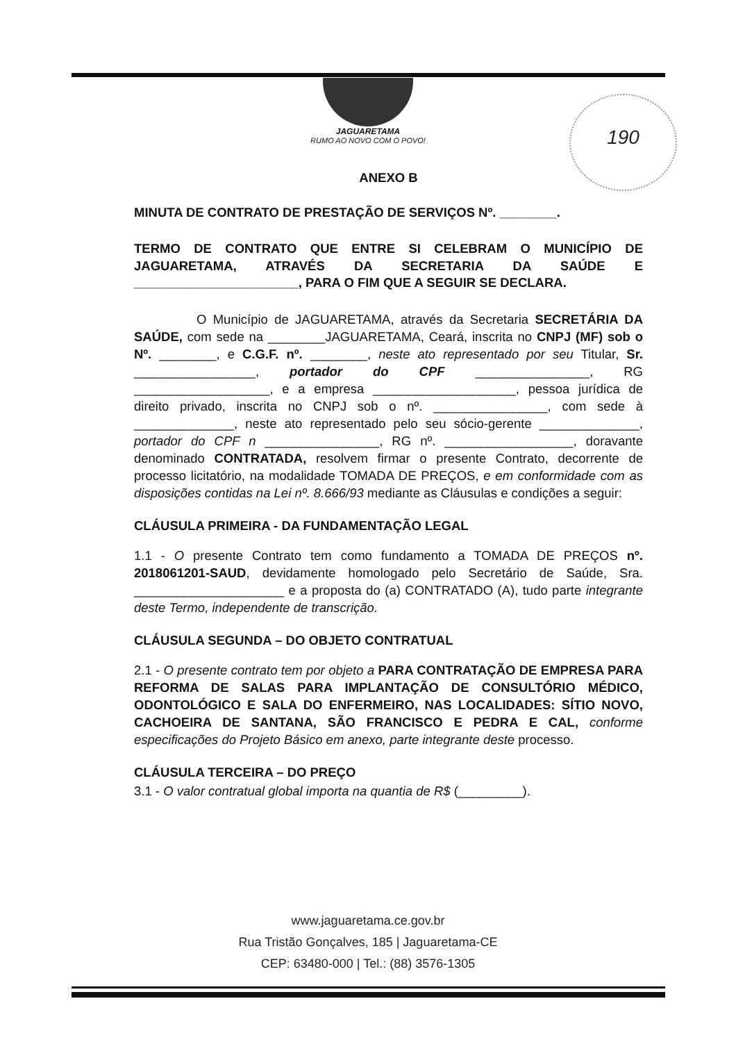JAGUARETAMA
RUMO AO NOVO COM O POVO!
190
ANEXO B
MINUTA DE CONTRATO DE PRESTAÇÃO DE SERVIÇOS Nº. ________.
TERMO DE CONTRATO QUE ENTRE SI CELEBRAM O MUNICÍPIO DE JAGUARETAMA, ATRAVÉS DA SECRETARIA DA SAÚDE E _______________________, PARA O FIM QUE A SEGUIR SE DECLARA.
O Município de JAGUARETAMA, através da Secretaria SECRETÁRIA DA SAÚDE, com sede na ________JAGUARETAMA, Ceará, inscrita no CNPJ (MF) sob o Nº. ________, e C.G.F. nº. ________, neste ato representado por seu Titular, Sr. _________________, portador do CPF ________________, RG ___________________, e a empresa ____________________, pessoa jurídica de direito privado, inscrita no CNPJ sob o nº. ________________, com sede à ______________, neste ato representado pelo seu sócio-gerente ______________, portador do CPF n ________________, RG nº. __________________, doravante denominado CONTRATADA, resolvem firmar o presente Contrato, decorrente de processo licitatório, na modalidade TOMADA DE PREÇOS, e em conformidade com as disposições contidas na Lei nº. 8.666/93 mediante as Cláusulas e condições a seguir:
CLÁUSULA PRIMEIRA - DA FUNDAMENTAÇÃO LEGAL
1.1 - O presente Contrato tem como fundamento a TOMADA DE PREÇOS nº. 2018061201-SAUD, devidamente homologado pelo Secretário de Saúde, Sra. _____________________ e a proposta do (a) CONTRATADO (A), tudo parte integrante deste Termo, independente de transcrição.
CLÁUSULA SEGUNDA – DO OBJETO CONTRATUAL
2.1 - O presente contrato tem por objeto a PARA CONTRATAÇÃO DE EMPRESA PARA REFORMA DE SALAS PARA IMPLANTAÇÃO DE CONSULTÓRIO MÉDICO, ODONTOLÓGICO E SALA DO ENFERMEIRO, NAS LOCALIDADES: SÍTIO NOVO, CACHOEIRA DE SANTANA, SÃO FRANCISCO E PEDRA E CAL, conforme especificações do Projeto Básico em anexo, parte integrante deste processo.
CLÁUSULA TERCEIRA – DO PREÇO
3.1 - O valor contratual global importa na quantia de R$ (_________).
www.jaguaretama.ce.gov.br
Rua Tristão Gonçalves, 185 | Jaguaretama-CE
CEP: 63480-000 | Tel.: (88) 3576-1305